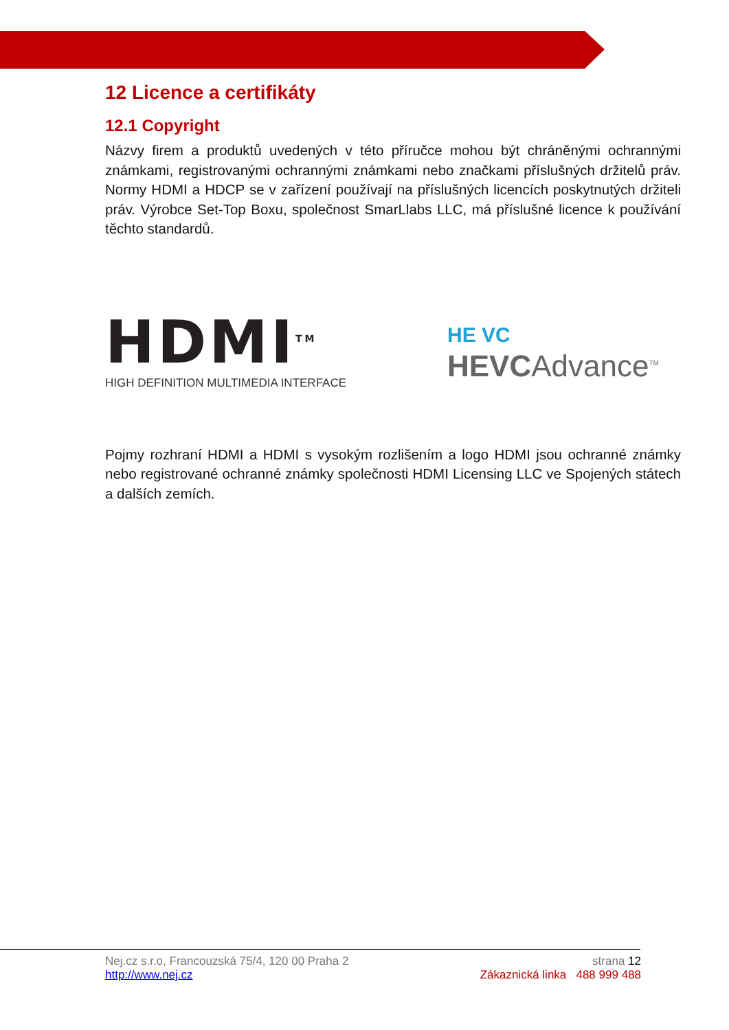12 Licence a certifikáty
12.1 Copyright
Názvy firem a produktů uvedených v této příručce mohou být chráněnými ochrannými známkami, registrovanými ochrannými známkami nebo značkami příslušných držitelů práv. Normy HDMI a HDCP se v zařízení používají na příslušných licencích poskytnutých držiteli práv. Výrobce Set-Top Boxu, společnost SmarLlabs LLC, má příslušné licence k používání těchto standardů.
HDMI<sup>TM</sup>
HIGH DEFINITION MULTIMEDIA INTERFACE
HE VC HEVCAdvance<sup>TM</sup>
Pojmy rozhraní HDMI a HDMI s vysokým rozlišením a logo HDMI jsou ochranné známky nebo registrované ochranné známky společnosti HDMI Licensing LLC ve Spojených státech a dalších zemích.
Nej.cz s.r.o, Francouzská 75/4, 120 00 Praha 2 strana 12
http://www.nej.cz Zákaznická linka 488 999 488